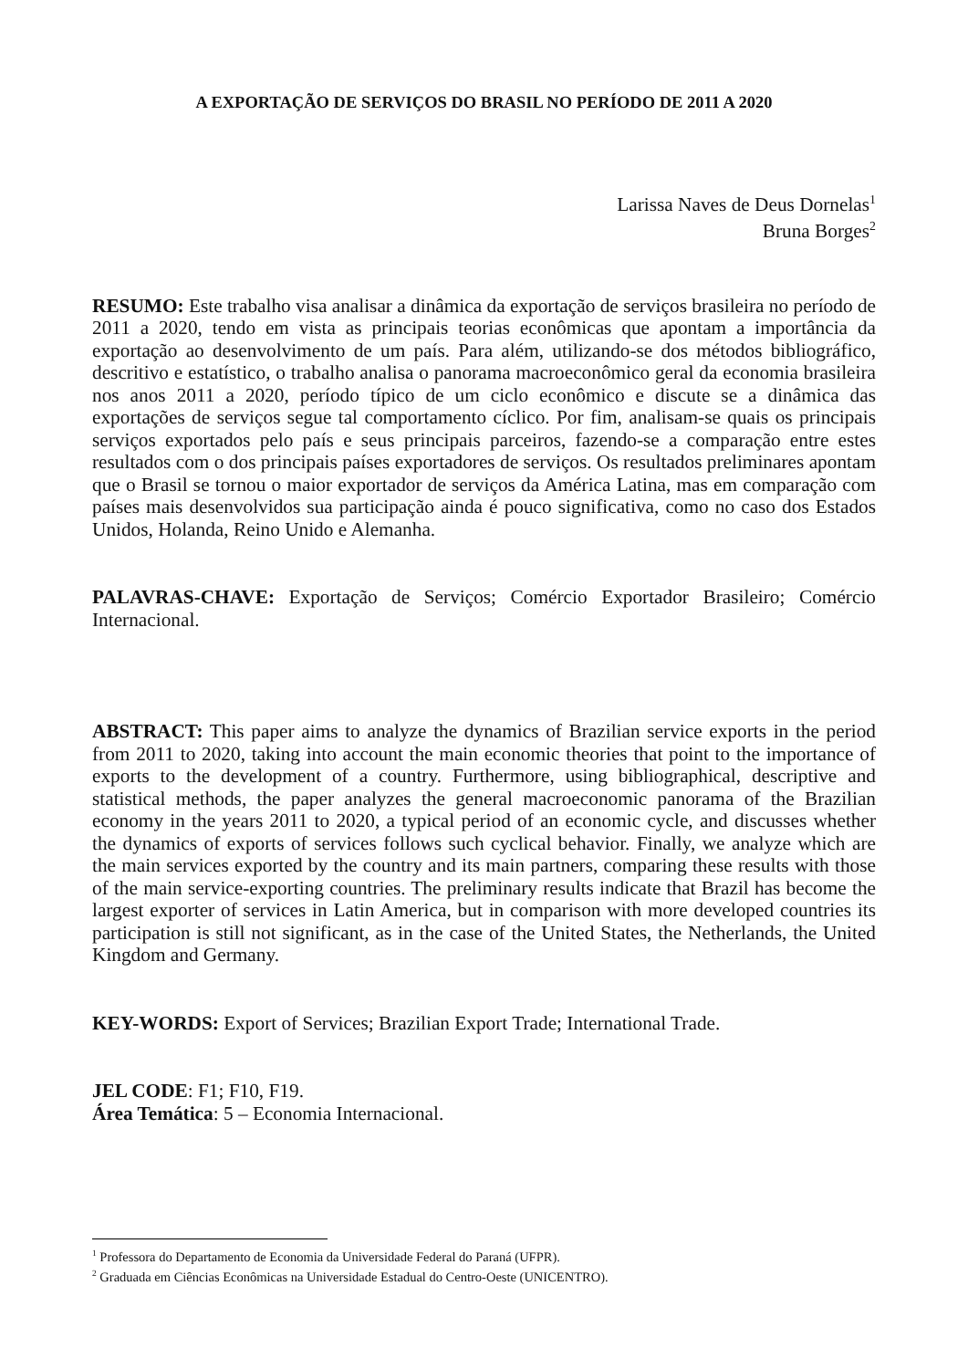A EXPORTAÇÃO DE SERVIÇOS DO BRASIL NO PERÍODO DE 2011 A 2020
Larissa Naves de Deus Dornelas<sup>1</sup>
Bruna Borges<sup>2</sup>
RESUMO: Este trabalho visa analisar a dinâmica da exportação de serviços brasileira no período de 2011 a 2020, tendo em vista as principais teorias econômicas que apontam a importância da exportação ao desenvolvimento de um país. Para além, utilizando-se dos métodos bibliográfico, descritivo e estatístico, o trabalho analisa o panorama macroeconômico geral da economia brasileira nos anos 2011 a 2020, período típico de um ciclo econômico e discute se a dinâmica das exportações de serviços segue tal comportamento cíclico. Por fim, analisam-se quais os principais serviços exportados pelo país e seus principais parceiros, fazendo-se a comparação entre estes resultados com o dos principais países exportadores de serviços. Os resultados preliminares apontam que o Brasil se tornou o maior exportador de serviços da América Latina, mas em comparação com países mais desenvolvidos sua participação ainda é pouco significativa, como no caso dos Estados Unidos, Holanda, Reino Unido e Alemanha.
PALAVRAS-CHAVE: Exportação de Serviços; Comércio Exportador Brasileiro; Comércio Internacional.
ABSTRACT: This paper aims to analyze the dynamics of Brazilian service exports in the period from 2011 to 2020, taking into account the main economic theories that point to the importance of exports to the development of a country. Furthermore, using bibliographical, descriptive and statistical methods, the paper analyzes the general macroeconomic panorama of the Brazilian economy in the years 2011 to 2020, a typical period of an economic cycle, and discusses whether the dynamics of exports of services follows such cyclical behavior. Finally, we analyze which are the main services exported by the country and its main partners, comparing these results with those of the main service-exporting countries. The preliminary results indicate that Brazil has become the largest exporter of services in Latin America, but in comparison with more developed countries its participation is still not significant, as in the case of the United States, the Netherlands, the United Kingdom and Germany.
KEY-WORDS: Export of Services; Brazilian Export Trade; International Trade.
JEL CODE: F1; F10, F19.
Área Temática: 5 – Economia Internacional.
<sup>1</sup> Professora do Departamento de Economia da Universidade Federal do Paraná (UFPR).
<sup>2</sup> Graduada em Ciências Econômicas na Universidade Estadual do Centro-Oeste (UNICENTRO).